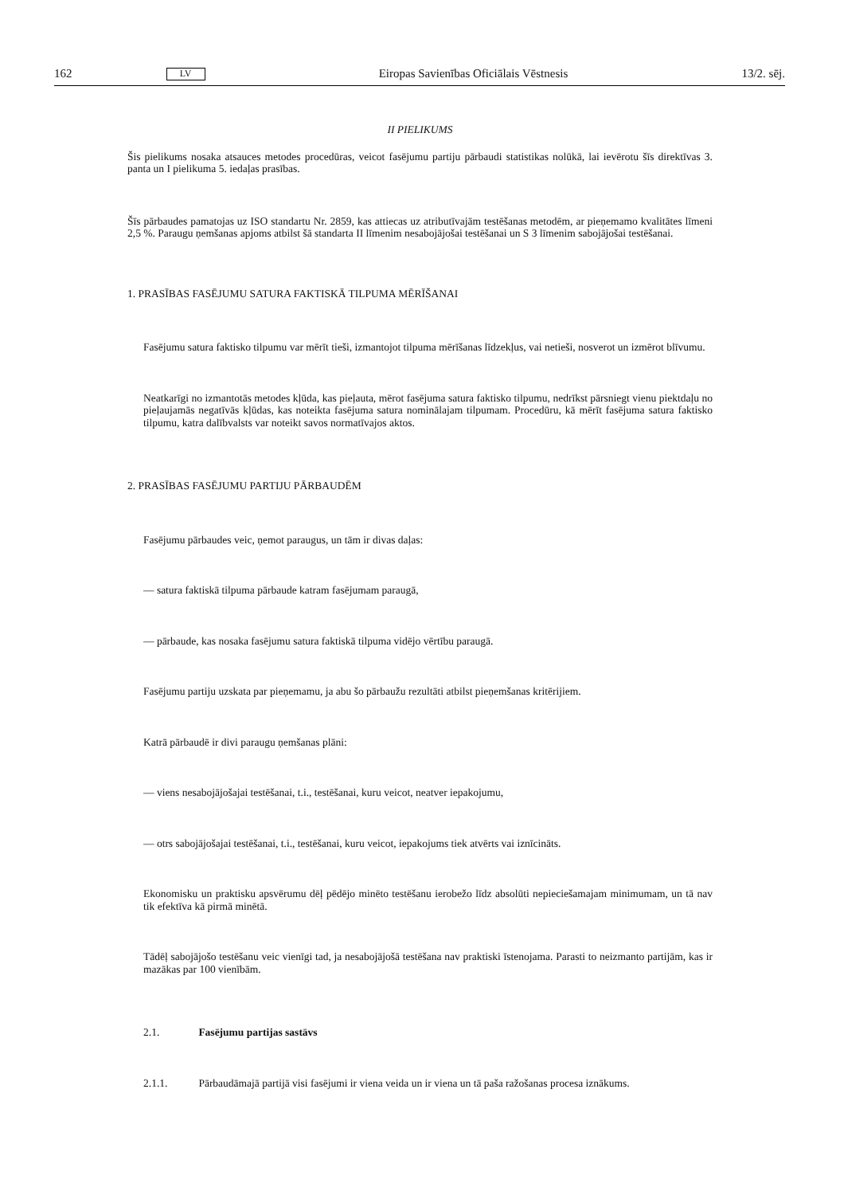162 LV Eiropas Savienības Oficiālais Vēstnesis 13/2. sēj.
II PIELIKUMS
Šis pielikums nosaka atsauces metodes procedūras, veicot fasējumu partiju pārbaudi statistikas nolūkā, lai ievērotu šīs direktīvas 3. panta un I pielikuma 5. iedaļas prasības.
Šīs pārbaudes pamatojas uz ISO standartu Nr. 2859, kas attiecas uz atributīvajām testēšanas metodēm, ar pieņemamo kvalitātes līmeni 2,5 %. Paraugu ņemšanas apjoms atbilst šā standarta II līmenim nesabojājošai testēšanai un S 3 līmenim sabojājošai testēšanai.
1. PRASĪBAS FASĒJUMU SATURA FAKTISKĀ TILPUMA MĒRĪŠANAI
Fasējumu satura faktisko tilpumu var mērīt tieši, izmantojot tilpuma mērīšanas līdzekļus, vai netieši, nosverot un izmērot blīvumu.
Neatkarīgi no izmantotās metodes kļūda, kas pieļauta, mērot fasējuma satura faktisko tilpumu, nedrīkst pārsniegt vienu piektdaļu no pieļaujamās negatīvās kļūdas, kas noteikta fasējuma satura nominālajam tilpumam. Procedūru, kā mērīt fasējuma satura faktisko tilpumu, katra dalībvalsts var noteikt savos normatīvajos aktos.
2. PRASĪBAS FASĒJUMU PARTIJU PĀRBAUDĒM
Fasējumu pārbaudes veic, ņemot paraugus, un tām ir divas daļas:
— satura faktiskā tilpuma pārbaude katram fasējumam paraugā,
— pārbaude, kas nosaka fasējumu satura faktiskā tilpuma vidējo vērtību paraugā.
Fasējumu partiju uzskata par pieņemamu, ja abu šo pārbaužu rezultāti atbilst pieņemšanas kritērijiem.
Katrā pārbaudē ir divi paraugu ņemšanas plāni:
— viens nesabojājošajai testēšanai, t.i., testēšanai, kuru veicot, neatver iepakojumu,
— otrs sabojājošajai testēšanai, t.i., testēšanai, kuru veicot, iepakojums tiek atvērts vai iznīcināts.
Ekonomisku un praktisku apsvērumu dēļ pēdējo minēto testēšanu ierobežo līdz absolūti nepieciešamajam minimumam, un tā nav tik efektīva kā pirmā minētā.
Tādēļ sabojājošo testēšanu veic vienīgi tad, ja nesabojājošā testēšana nav praktiski īstenojama. Parasti to neizmanto partijām, kas ir mazākas par 100 vienībām.
2.1. Fasējumu partijas sastāvs
2.1.1. Pārbaudāmajā partijā visi fasējumi ir viena veida un ir viena un tā paša ražošanas procesa iznākums.